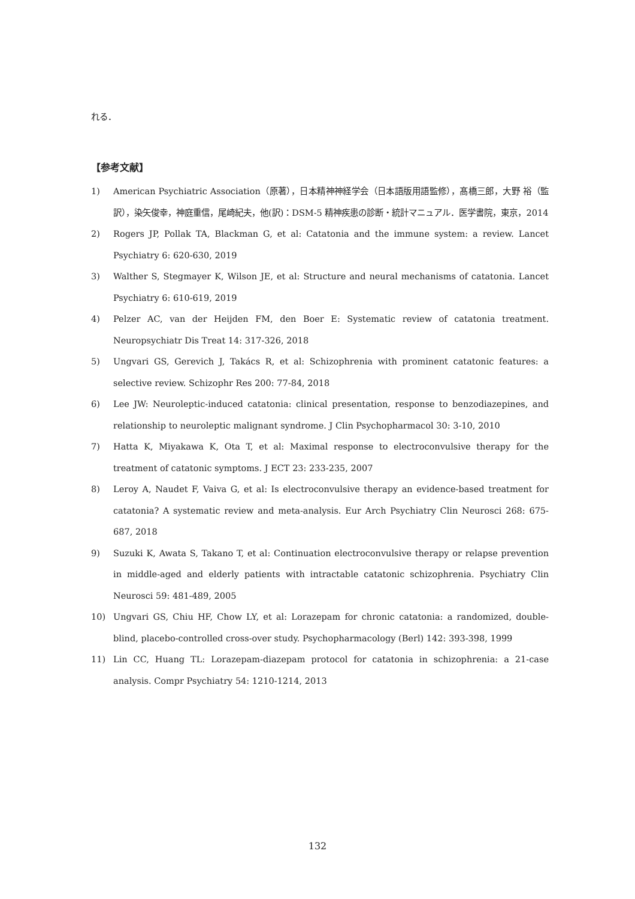れる．
【参考文献】
1) American Psychiatric Association（原著），日本精神神経学会（日本語版用語監修），髙橋三郎，大野 裕（監訳），染矢俊幸，神庭重信，尾崎紀夫，他(訳)：DSM-5 精神疾患の診断・統計マニュアル．医学書院，東京，2014
2) Rogers JP, Pollak TA, Blackman G, et al: Catatonia and the immune system: a review. Lancet Psychiatry 6: 620-630, 2019
3) Walther S, Stegmayer K, Wilson JE, et al: Structure and neural mechanisms of catatonia. Lancet Psychiatry 6: 610-619, 2019
4) Pelzer AC, van der Heijden FM, den Boer E: Systematic review of catatonia treatment. Neuropsychiatr Dis Treat 14: 317-326, 2018
5) Ungvari GS, Gerevich J, Takács R, et al: Schizophrenia with prominent catatonic features: a selective review. Schizophr Res 200: 77-84, 2018
6) Lee JW: Neuroleptic-induced catatonia: clinical presentation, response to benzodiazepines, and relationship to neuroleptic malignant syndrome. J Clin Psychopharmacol 30: 3-10, 2010
7) Hatta K, Miyakawa K, Ota T, et al: Maximal response to electroconvulsive therapy for the treatment of catatonic symptoms. J ECT 23: 233-235, 2007
8) Leroy A, Naudet F, Vaiva G, et al: Is electroconvulsive therapy an evidence-based treatment for catatonia? A systematic review and meta-analysis. Eur Arch Psychiatry Clin Neurosci 268: 675-687, 2018
9) Suzuki K, Awata S, Takano T, et al: Continuation electroconvulsive therapy or relapse prevention in middle-aged and elderly patients with intractable catatonic schizophrenia. Psychiatry Clin Neurosci 59: 481-489, 2005
10) Ungvari GS, Chiu HF, Chow LY, et al: Lorazepam for chronic catatonia: a randomized, double-blind, placebo-controlled cross-over study. Psychopharmacology (Berl) 142: 393-398, 1999
11) Lin CC, Huang TL: Lorazepam-diazepam protocol for catatonia in schizophrenia: a 21-case analysis. Compr Psychiatry 54: 1210-1214, 2013
132